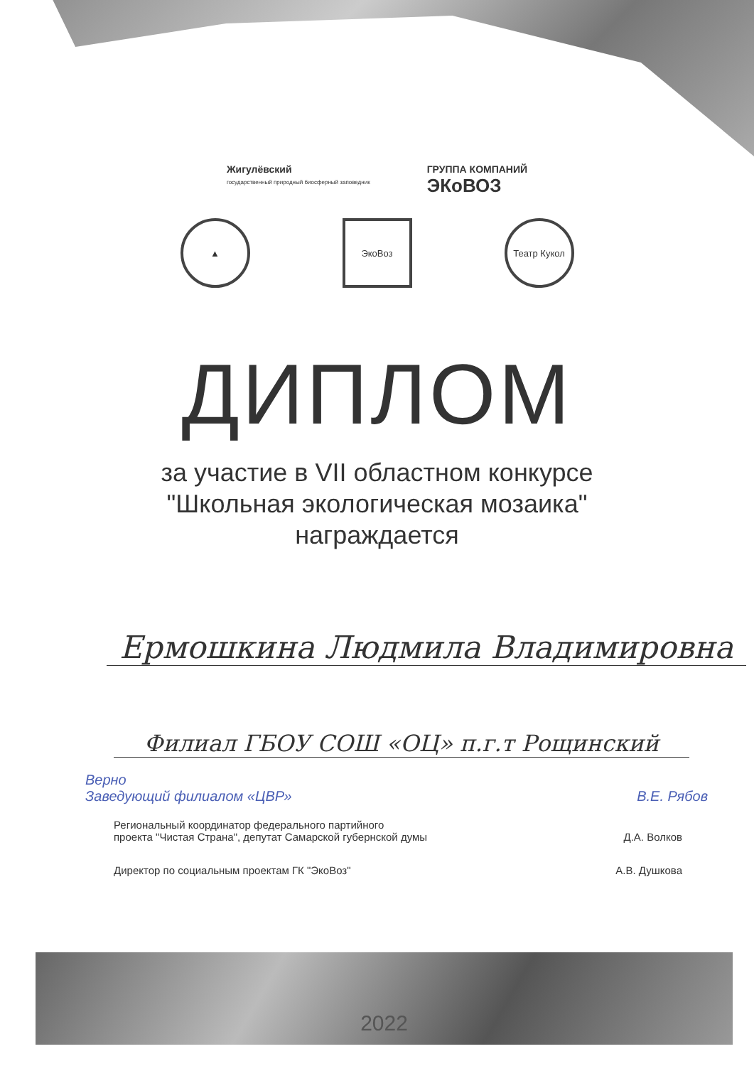Жигулёвский
государственный природный биосферный заповедник
ГРУППА КОМПАНИЙ
ЭКоВОЗ
▲ ЭкоВоз Театр Кукол
ДИПЛОМ
за участие в VII областном конкурсе
"Школьная экологическая мозаика"
награждается
Ермошкина Людмила Владимировна
Филиал ГБОУ СОШ «ОЦ» п.г.т Рощинский
Верно
Заведующий филиалом «ЦВР» В.Е. Рябов
Региональный координатор федерального партийного
проекта "Чистая Страна", депутат Самарской губернской думы
Д.А. Волков
Директор по социальным проектам ГК "ЭкоВоз"
А.В. Душкова
2022